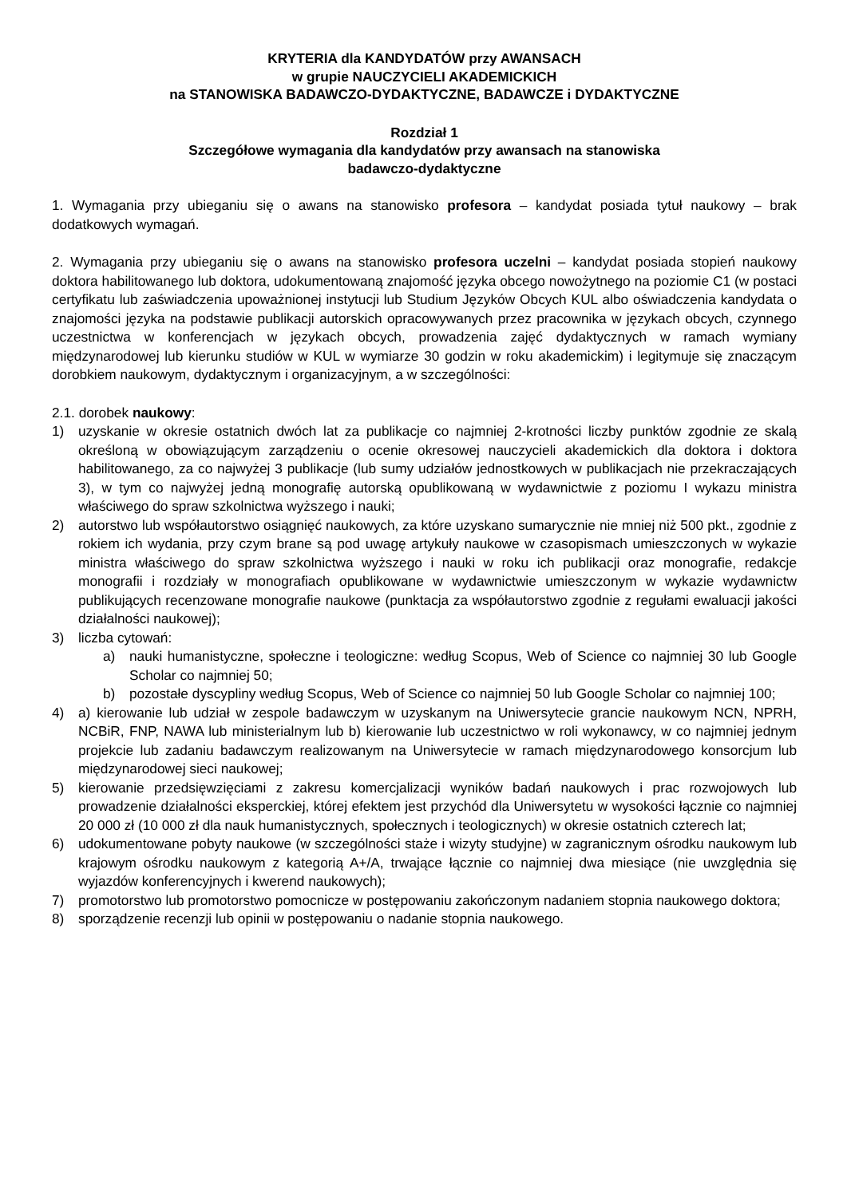KRYTERIA dla KANDYDATÓW przy AWANSACH
w grupie NAUCZYCIELI AKADEMICKICH
na STANOWISKA BADAWCZO-DYDAKTYCZNE, BADAWCZE i DYDAKTYCZNE
Rozdział 1
Szczegółowe wymagania dla kandydatów przy awansach na stanowiska
badawczo-dydaktyczne
1. Wymagania przy ubieganiu się o awans na stanowisko profesora – kandydat posiada tytuł naukowy – brak dodatkowych wymagań.
2. Wymagania przy ubieganiu się o awans na stanowisko profesora uczelni – kandydat posiada stopień naukowy doktora habilitowanego lub doktora, udokumentowaną znajomość języka obcego nowożytnego na poziomie C1 (w postaci certyfikatu lub zaświadczenia upoważnionej instytucji lub Studium Języków Obcych KUL albo oświadczenia kandydata o znajomości języka na podstawie publikacji autorskich opracowywanych przez pracownika w językach obcych, czynnego uczestnictwa w konferencjach w językach obcych, prowadzenia zajęć dydaktycznych w ramach wymiany międzynarodowej lub kierunku studiów w KUL w wymiarze 30 godzin w roku akademickim) i legitymuje się znaczącym dorobkiem naukowym, dydaktycznym i organizacyjnym, a w szczególności:
2.1. dorobek naukowy:
1) uzyskanie w okresie ostatnich dwóch lat za publikacje co najmniej 2-krotności liczby punktów zgodnie ze skalą określoną w obowiązującym zarządzeniu o ocenie okresowej nauczycieli akademickich dla doktora i doktora habilitowanego, za co najwyżej 3 publikacje (lub sumy udziałów jednostkowych w publikacjach nie przekraczających 3), w tym co najwyżej jedną monografię autorską opublikowaną w wydawnictwie z poziomu I wykazu ministra właściwego do spraw szkolnictwa wyższego i nauki;
2) autorstwo lub współautorstwo osiągnięć naukowych, za które uzyskano sumarycznie nie mniej niż 500 pkt., zgodnie z rokiem ich wydania, przy czym brane są pod uwagę artykuły naukowe w czasopismach umieszczonych w wykazie ministra właściwego do spraw szkolnictwa wyższego i nauki w roku ich publikacji oraz monografie, redakcje monografii i rozdziały w monografiach opublikowane w wydawnictwie umieszczonym w wykazie wydawnictw publikujących recenzowane monografie naukowe (punktacja za współautorstwo zgodnie z regułami ewaluacji jakości działalności naukowej);
3) liczba cytowań:
a) nauki humanistyczne, społeczne i teologiczne: według Scopus, Web of Science co najmniej 30 lub Google Scholar co najmniej 50;
b) pozostałe dyscypliny według Scopus, Web of Science co najmniej 50 lub Google Scholar co najmniej 100;
4) a) kierowanie lub udział w zespole badawczym w uzyskanym na Uniwersytecie grancie naukowym NCN, NPRH, NCBiR, FNP, NAWA lub ministerialnym lub b) kierowanie lub uczestnictwo w roli wykonawcy, w co najmniej jednym projekcie lub zadaniu badawczym realizowanym na Uniwersytecie w ramach międzynarodowego konsorcjum lub międzynarodowej sieci naukowej;
5) kierowanie przedsięwzięciami z zakresu komercjalizacji wyników badań naukowych i prac rozwojowych lub prowadzenie działalności eksperckiej, której efektem jest przychód dla Uniwersytetu w wysokości łącznie co najmniej 20 000 zł (10 000 zł dla nauk humanistycznych, społecznych i teologicznych) w okresie ostatnich czterech lat;
6) udokumentowane pobyty naukowe (w szczególności staże i wizyty studyjne) w zagranicznym ośrodku naukowym lub krajowym ośrodku naukowym z kategorią A+/A, trwające łącznie co najmniej dwa miesiące (nie uwzględnia się wyjazdów konferencyjnych i kwerend naukowych);
7) promotorstwo lub promotorstwo pomocnicze w postępowaniu zakończonym nadaniem stopnia naukowego doktora;
8) sporządzenie recenzji lub opinii w postępowaniu o nadanie stopnia naukowego.